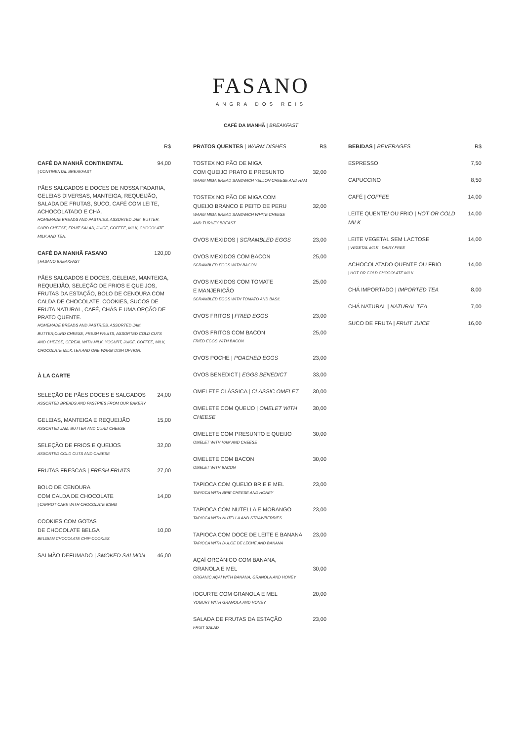FASANO
ANGRA DOS REIS
CAFÉ DA MANHÃ | BREAKFAST
R$
CAFÉ DA MANHÃ CONTINENTAL 94,00
| CONTINENTAL BREAKFAST
PÃES SALGADOS E DOCES DE NOSSA PADARIA, GELEIAS DIVERSAS, MANTEIGA, REQUEIJÃO, SALADA DE FRUTAS, SUCO, CAFÉ COM LEITE, ACHOCOLATADO E CHÁ.
HOMEMADE BREADS AND PASTRIES, ASSORTED JAM, BUTTER, CURD CHEESE, FRUIT SALAD, JUICE, COFFEE, MILK, CHOCOLATE MILK AND TEA.
CAFÉ DA MANHÃ FASANO 120,00
| FASANO BREAKFAST
PÃES SALGADOS E DOCES, GELEIAS, MANTEIGA, REQUEIJÃO, SELEÇÃO DE FRIOS E QUEIJOS, FRUTAS DA ESTAÇÃO, BOLO DE CENOURA COM CALDA DE CHOCOLATE, COOKIES, SUCOS DE FRUTA NATURAL, CAFÉ, CHÁS E UMA OPÇÃO DE PRATO QUENTE.
HOMEMADE BREADS AND PASTRIES, ASSORTED JAM, BUTTER,CURD CHEESE, FRESH FRUITS, ASSORTED COLD CUTS AND CHEESE, CEREAL WITH MILK, YOGURT, JUICE, COFFEE, MILK, CHOCOLATE MILK,TEA AND ONE WARM DISH OPTION.
À LA CARTE
SELEÇÃO DE PÃES DOCES E SALGADOS 24,00
ASSORTED BREADS AND PASTRIES FROM OUR BAKERY
GELEIAS, MANTEIGA E REQUEIJÃO 15,00
ASSORTED JAM, BUTTER AND CURD CHEESE
SELEÇÃO DE FRIOS E QUEIJOS 32,00
ASSORTED COLD CUTS AND CHEESE
FRUTAS FRESCAS | FRESH FRUITS 27,00
BOLO DE CENOURA
COM CALDA DE CHOCOLATE 14,00
| CARROT CAKE WITH CHOCOLATE ICING
COOKIES COM GOTAS
DE CHOCOLATE BELGA 10,00
BELGIAN CHOCOLATE CHIP COOKIES
SALMÃO DEFUMADO | SMOKED SALMON 46,00
PRATOS QUENTES | WARM DISHES R$
TOSTEX NO PÃO DE MIGA
COM QUEIJO PRATO E PRESUNTO 32,00
WARM MIGA BREAD SANDWICH YELLON CHEESE AND HAM
TOSTEX NO PÃO DE MIGA COM
QUEIJO BRANCO E PEITO DE PERU 32,00
WARM MIGA BREAD SANDWICH WHITE CHEESE
AND TURKEY BREAST
OVOS MEXIDOS | SCRAMBLED EGGS 23,00
OVOS MEXIDOS COM BACON 25,00
SCRAMBLED EGGS WITH BACON
OVOS MEXIDOS COM TOMATE 25,00
E MANJERICÃO
SCRAMBLED EGGS WITH TOMATO AND BASIL
OVOS FRITOS | FRIED EGGS 23,00
OVOS FRITOS COM BACON 25,00
FRIED EGGS WITH BACON
OVOS POCHE | POACHED EGGS 23,00
OVOS BENEDICT | EGGS BENEDICT 33,00
OMELETE CLÁSSICA | CLASSIC OMELET 30,00
OMELETE COM QUEIJO | OMELET WITH CHEESE 30,00
OMELETE COM PRESUNTO E QUEIJO 30,00
OMELET WITH HAM AND CHEESE
OMELETE COM BACON 30,00
OMELET WITH BACON
TAPIOCA COM QUEIJO BRIE E MEL 23,00
TAPIOCA WITH BRIE CHEESE AND HONEY
TAPIOCA COM NUTELLA E MORANGO 23,00
TAPIOCA WITH NUTELLA AND STRAWBERRIES
TAPIOCA COM DOCE DE LEITE E BANANA 23,00
TAPIOCA WITH DULCE DE LECHE AND BANANA
AÇAÍ ORGÂNICO COM BANANA,
GRANOLA E MEL 30,00
ORGANIC AÇAÍ WITH BANANA, GRANOLA AND HONEY
IOGURTE COM GRANOLA E MEL 20,00
YOGURT WITH GRANOLA AND HONEY
SALADA DE FRUTAS DA ESTAÇÃO 23,00
FRUIT SALAD
BEBIDAS | BEVERAGES R$
ESPRESSO 7,50
CAPUCCINO 8,50
CAFÉ | COFFEE 14,00
LEITE QUENTE/ OU FRIO | HOT OR COLD MILK 14,00
LEITE VEGETAL SEM LACTOSE 14,00
| VEGETAL MILK | DAIRY FREE
ACHOCOLATADO QUENTE OU FRIO 14,00
| HOT OR COLD CHOCOLATE MILK
CHÁ IMPORTADO | IMPORTED TEA 8,00
CHÁ NATURAL | NATURAL TEA 7,00
SUCO DE FRUTA | FRUIT JUICE 16,00